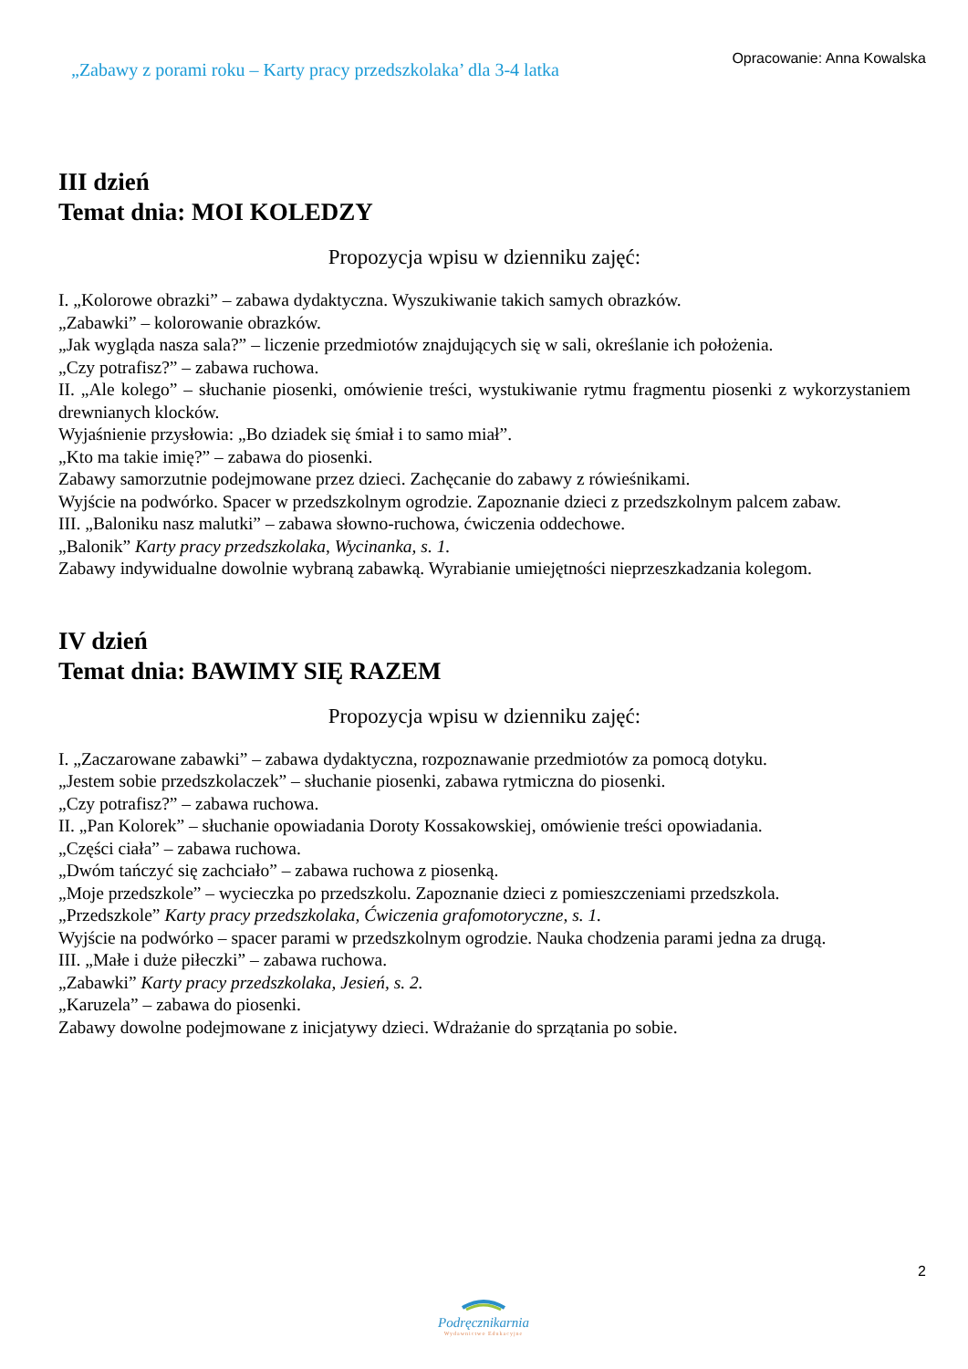„Zabawy z porami roku – Karty pracy przedszkolaka’ dla 3-4 latka
Opracowanie: Anna Kowalska
III dzień
Temat dnia: MOI KOLEDZY
Propozycja wpisu w dzienniku zajęć:
I. „Kolorowe obrazki” – zabawa dydaktyczna. Wyszukiwanie takich samych obrazków.
„Zabawki” – kolorowanie obrazków.
„Jak wygląda nasza sala?” – liczenie przedmiotów znajdujących się w sali, określanie ich położenia.
„Czy potrafisz?” – zabawa ruchowa.
II. „Ale kolego” – słuchanie piosenki, omówienie treści, wystukiwanie rytmu fragmentu piosenki z wykorzystaniem drewnianych klocków.
Wyjaśnienie przysłowia: „Bo dziadek się śmiał i to samo miał”.
„Kto ma takie imię?” – zabawa do piosenki.
Zabawy samorzutnie podejmowane przez dzieci. Zachęcanie do zabawy z rówieśnikami.
Wyjście na podwórko. Spacer w przedszkolnym ogrodzie. Zapoznanie dzieci z przedszkolnym palcem zabaw.
III. „Baloniku nasz malutki” – zabawa słowno-ruchowa, ćwiczenia oddechowe.
„Balonik” Karty pracy przedszkolaka, Wycinanka, s. 1.
Zabawy indywidualne dowolnie wybraną zabawką. Wyrabianie umiejętności nieprzeszkadzania kolegom.
IV dzień
Temat dnia: BAWIMY SIĘ RAZEM
Propozycja wpisu w dzienniku zajęć:
I. „Zaczarowane zabawki” – zabawa dydaktyczna, rozpoznawanie przedmiotów za pomocą dotyku.
„Jestem sobie przedszkolaczek” – słuchanie piosenki, zabawa rytmiczna do piosenki.
„Czy potrafisz?” – zabawa ruchowa.
II. „Pan Kolorek” – słuchanie opowiadania Doroty Kossakowskiej, omówienie treści opowiadania.
„Części ciała” – zabawa ruchowa.
„Dwóm tańczyć się zachciało” – zabawa ruchowa z piosenką.
„Moje przedszkole” – wycieczka po przedszkolu. Zapoznanie dzieci z pomieszczeniami przedszkola.
„Przedszkole” Karty pracy przedszkolaka, Ćwiczenia grafomotoryczne, s. 1.
Wyjście na podwórko – spacer parami w przedszkolnym ogrodzie. Nauka chodzenia parami jedna za drugą.
III. „Małe i duże piłeczki” – zabawa ruchowa.
„Zabawki” Karty pracy przedszkolaka, Jesień, s. 2.
„Karuzela” – zabawa do piosenki.
Zabawy dowolne podejmowane z inicjatywy dzieci. Wdrażanie do sprzątania po sobie.
2
Podręcznikarnia
Wydawnictwo Edukacyjne